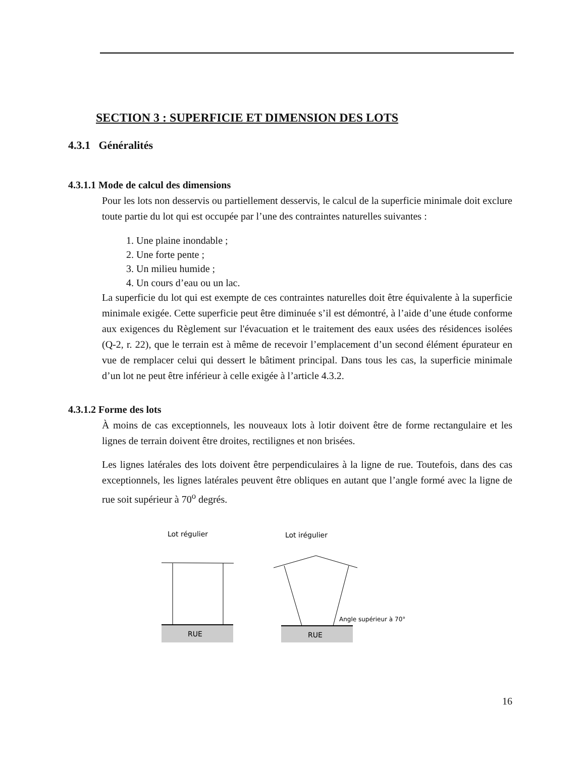SECTION 3 : SUPERFICIE ET DIMENSION DES LOTS
4.3.1 Généralités
4.3.1.1 Mode de calcul des dimensions
Pour les lots non desservis ou partiellement desservis, le calcul de la superficie minimale doit exclure toute partie du lot qui est occupée par l’une des contraintes naturelles suivantes :
1. Une plaine inondable ;
2. Une forte pente ;
3. Un milieu humide ;
4. Un cours d’eau ou un lac.
La superficie du lot qui est exempte de ces contraintes naturelles doit être équivalente à la superficie minimale exigée. Cette superficie peut être diminuée s’il est démontré, à l’aide d’une étude conforme aux exigences du Règlement sur l'évacuation et le traitement des eaux usées des résidences isolées (Q-2, r. 22), que le terrain est à même de recevoir l’emplacement d’un second élément épurateur en vue de remplacer celui qui dessert le bâtiment principal. Dans tous les cas, la superficie minimale d’un lot ne peut être inférieur à celle exigée à l’article 4.3.2.
4.3.1.2 Forme des lots
À moins de cas exceptionnels, les nouveaux lots à lotir doivent être de forme rectangulaire et les lignes de terrain doivent être droites, rectilignes et non brisées.
Les lignes latérales des lots doivent être perpendiculaires à la ligne de rue. Toutefois, dans des cas exceptionnels, les lignes latérales peuvent être obliques en autant que l’angle formé avec la ligne de rue soit supérieur à 70<sup>o</sup> degrés.
Lot régulier
Lot irégulier
RUE
RUE
Angle supérieur à 70°
16